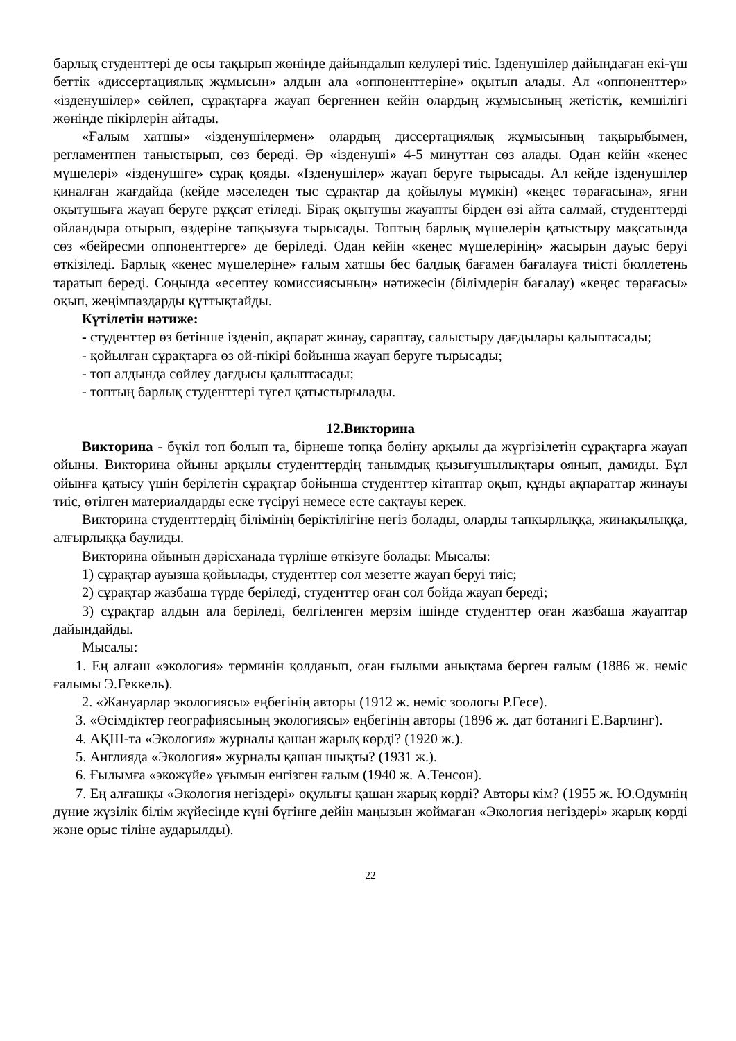барлық студенттері де осы тақырып жөнінде дайындалып келулері тиіс. Ізденушілер дайындаған екі-үш беттік «диссертациялық жұмысын» алдын ала «оппоненттеріне» оқытып алады. Ал «оппоненттер» «ізденушілер» сөйлеп, сұрақтарға жауап бергеннен кейін олардың жұмысының жетістік, кемшілігі жөнінде пікірлерін айтады.
«Ғалым хатшы» «ізденушілермен» олардың диссертациялық жұмысының тақырыбымен, регламентпен таныстырып, сөз береді. Әр «ізденуші» 4-5 минуттан сөз алады. Одан кейін «кеңес мүшелері» «ізденушіге» сұрақ қояды. «Ізденушілер» жауап беруге тырысады. Ал кейде ізденушілер қиналған жағдайда (кейде мәселеден тыс сұрақтар да қойылуы мүмкін) «кеңес төрағасына», яғни оқытушыға жауап беруге рұқсат етіледі. Бірақ оқытушы жауапты бірден өзі айта салмай, студенттерді ойландыра отырып, өздеріне тапқызуға тырысады. Топтың барлық мүшелерін қатыстыру мақсатында сөз «бейресми оппоненттерге» де беріледі. Одан кейін «кеңес мүшелерінің» жасырын дауыс беруі өткізіледі. Барлық «кеңес мүшелеріне» ғалым хатшы бес балдық бағамен бағалауға тиісті бюллетень таратып береді. Соңында «есептеу комиссиясының» нәтижесін (білімдерін бағалау) «кеңес төрағасы» оқып, жеңімпаздарды құттықтайды.
Күтілетін нәтиже:
- студенттер өз бетінше ізденіп, ақпарат жинау, сараптау, салыстыру дағдылары қалыптасады;
- қойылған сұрақтарға өз ой-пікірі бойынша жауап беруге тырысады;
- топ алдында сөйлеу дағдысы қалыптасады;
- топтың барлық студенттері түгел қатыстырылады.
12.Викторина
Викторина - бүкіл топ болып та, бірнеше топқа бөліну арқылы да жүргізілетін сұрақтарға жауап ойыны. Викторина ойыны арқылы студенттердің танымдық қызығушылықтары оянып, дамиды. Бұл ойынға қатысу үшін берілетін сұрақтар бойынша студенттер кітаптар оқып, құнды ақпараттар жинауы тиіс, өтілген материалдарды еске түсіруі немесе есте сақтауы керек.
Викторина студенттердің білімінің беріктілігіне негіз болады, оларды тапқырлыққа, жинақылыққа, алғырлыққа баулиды.
Викторина ойынын дәрісханада түрліше өткізуге болады: Мысалы:
1) сұрақтар ауызша қойылады, студенттер сол мезетте жауап беруі тиіс;
2) сұрақтар жазбаша түрде беріледі, студенттер оған сол бойда жауап береді;
3) сұрақтар алдын ала беріледі, белгіленген мерзім ішінде студенттер оған жазбаша жауаптар дайындайды.
Мысалы:
1. Ең алғаш «экология» терминін қолданып, оған ғылыми анықтама берген ғалым (1886 ж. неміс ғалымы Э.Геккель).
2. «Жануарлар экологиясы» еңбегінің авторы (1912 ж. неміс зоологы Р.Гесе).
3. «Өсімдіктер географиясының экологиясы» еңбегінің авторы (1896 ж. дат ботанигі Е.Варлинг).
4. АҚШ-та «Экология» журналы қашан жарық көрді? (1920 ж.).
5. Англияда «Экология» журналы қашан шықты? (1931 ж.).
6. Ғылымға «экожүйе» ұғымын енгізген ғалым (1940 ж. А.Тенсон).
7. Ең алғашқы «Экология негіздері» оқулығы қашан жарық көрді? Авторы кім? (1955 ж. Ю.Одумнің дүние жүзілік білім жүйесінде күні бүгінге дейін маңызын жоймаған «Экология негіздері» жарық көрді және орыс тіліне аударылды).
22